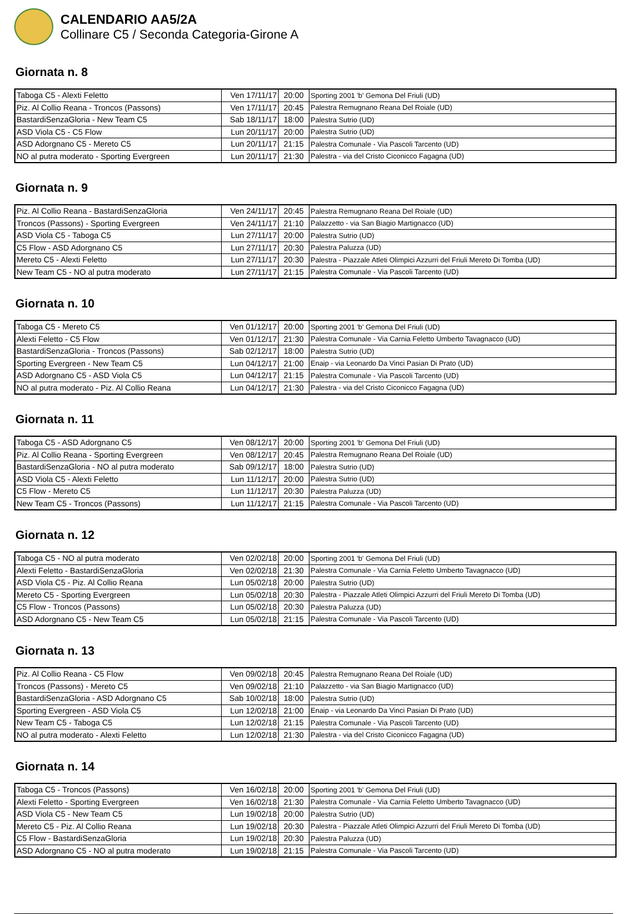CALENDARIO AA5/2A
Collinare C5 / Seconda Categoria-Girone A
Giornata n. 8
| Taboga C5 - Alexti Feletto | Ven 17/11/17 | 20:00 | Sporting 2001 'b' Gemona Del Friuli (UD) |
| Piz. Al Collio Reana - Troncos (Passons) | Ven 17/11/17 | 20:45 | Palestra Remugnano Reana Del Roiale (UD) |
| BastardiSenzaGloria - New Team C5 | Sab 18/11/17 | 18:00 | Palestra Sutrio (UD) |
| ASD Viola C5 - C5 Flow | Lun 20/11/17 | 20:00 | Palestra Sutrio (UD) |
| ASD Adorgnano C5 - Mereto C5 | Lun 20/11/17 | 21:15 | Palestra Comunale - Via Pascoli Tarcento (UD) |
| NO al putra moderato - Sporting Evergreen | Lun 20/11/17 | 21:30 | Palestra - via del Cristo Ciconicco Fagagna (UD) |
Giornata n. 9
| Piz. Al Collio Reana - BastardiSenzaGloria | Ven 24/11/17 | 20:45 | Palestra Remugnano Reana Del Roiale (UD) |
| Troncos (Passons) - Sporting Evergreen | Ven 24/11/17 | 21:10 | Palazzetto - via San Biagio Martignacco (UD) |
| ASD Viola C5 - Taboga C5 | Lun 27/11/17 | 20:00 | Palestra Sutrio (UD) |
| C5 Flow - ASD Adorgnano C5 | Lun 27/11/17 | 20:30 | Palestra Paluzza (UD) |
| Mereto C5 - Alexti Feletto | Lun 27/11/17 | 20:30 | Palestra - Piazzale Atleti Olimpici Azzurri del Friuli Mereto Di Tomba (UD) |
| New Team C5 - NO al putra moderato | Lun 27/11/17 | 21:15 | Palestra Comunale - Via Pascoli Tarcento (UD) |
Giornata n. 10
| Taboga C5 - Mereto C5 | Ven 01/12/17 | 20:00 | Sporting 2001 'b' Gemona Del Friuli (UD) |
| Alexti Feletto - C5 Flow | Ven 01/12/17 | 21:30 | Palestra Comunale - Via Carnia Feletto Umberto Tavagnacco (UD) |
| BastardiSenzaGloria - Troncos (Passons) | Sab 02/12/17 | 18:00 | Palestra Sutrio (UD) |
| Sporting Evergreen - New Team C5 | Lun 04/12/17 | 21:00 | Enaip - via Leonardo Da Vinci Pasian Di Prato (UD) |
| ASD Adorgnano C5 - ASD Viola C5 | Lun 04/12/17 | 21:15 | Palestra Comunale - Via Pascoli Tarcento (UD) |
| NO al putra moderato - Piz. Al Collio Reana | Lun 04/12/17 | 21:30 | Palestra - via del Cristo Ciconicco Fagagna (UD) |
Giornata n. 11
| Taboga C5 - ASD Adorgnano C5 | Ven 08/12/17 | 20:00 | Sporting 2001 'b' Gemona Del Friuli (UD) |
| Piz. Al Collio Reana - Sporting Evergreen | Ven 08/12/17 | 20:45 | Palestra Remugnano Reana Del Roiale (UD) |
| BastardiSenzaGloria - NO al putra moderato | Sab 09/12/17 | 18:00 | Palestra Sutrio (UD) |
| ASD Viola C5 - Alexti Feletto | Lun 11/12/17 | 20:00 | Palestra Sutrio (UD) |
| C5 Flow - Mereto C5 | Lun 11/12/17 | 20:30 | Palestra Paluzza (UD) |
| New Team C5 - Troncos (Passons) | Lun 11/12/17 | 21:15 | Palestra Comunale - Via Pascoli Tarcento (UD) |
Giornata n. 12
| Taboga C5 - NO al putra moderato | Ven 02/02/18 | 20:00 | Sporting 2001 'b' Gemona Del Friuli (UD) |
| Alexti Feletto - BastardiSenzaGloria | Ven 02/02/18 | 21:30 | Palestra Comunale - Via Carnia Feletto Umberto Tavagnacco (UD) |
| ASD Viola C5 - Piz. Al Collio Reana | Lun 05/02/18 | 20:00 | Palestra Sutrio (UD) |
| Mereto C5 - Sporting Evergreen | Lun 05/02/18 | 20:30 | Palestra - Piazzale Atleti Olimpici Azzurri del Friuli Mereto Di Tomba (UD) |
| C5 Flow - Troncos (Passons) | Lun 05/02/18 | 20:30 | Palestra Paluzza (UD) |
| ASD Adorgnano C5 - New Team C5 | Lun 05/02/18 | 21:15 | Palestra Comunale - Via Pascoli Tarcento (UD) |
Giornata n. 13
| Piz. Al Collio Reana - C5 Flow | Ven 09/02/18 | 20:45 | Palestra Remugnano Reana Del Roiale (UD) |
| Troncos (Passons) - Mereto C5 | Ven 09/02/18 | 21:10 | Palazzetto - via San Biagio Martignacco (UD) |
| BastardiSenzaGloria - ASD Adorgnano C5 | Sab 10/02/18 | 18:00 | Palestra Sutrio (UD) |
| Sporting Evergreen - ASD Viola C5 | Lun 12/02/18 | 21:00 | Enaip - via Leonardo Da Vinci Pasian Di Prato (UD) |
| New Team C5 - Taboga C5 | Lun 12/02/18 | 21:15 | Palestra Comunale - Via Pascoli Tarcento (UD) |
| NO al putra moderato - Alexti Feletto | Lun 12/02/18 | 21:30 | Palestra - via del Cristo Ciconicco Fagagna (UD) |
Giornata n. 14
| Taboga C5 - Troncos (Passons) | Ven 16/02/18 | 20:00 | Sporting 2001 'b' Gemona Del Friuli (UD) |
| Alexti Feletto - Sporting Evergreen | Ven 16/02/18 | 21:30 | Palestra Comunale - Via Carnia Feletto Umberto Tavagnacco (UD) |
| ASD Viola C5 - New Team C5 | Lun 19/02/18 | 20:00 | Palestra Sutrio (UD) |
| Mereto C5 - Piz. Al Collio Reana | Lun 19/02/18 | 20:30 | Palestra - Piazzale Atleti Olimpici Azzurri del Friuli Mereto Di Tomba (UD) |
| C5 Flow - BastardiSenzaGloria | Lun 19/02/18 | 20:30 | Palestra Paluzza (UD) |
| ASD Adorgnano C5 - NO al putra moderato | Lun 19/02/18 | 21:15 | Palestra Comunale - Via Pascoli Tarcento (UD) |